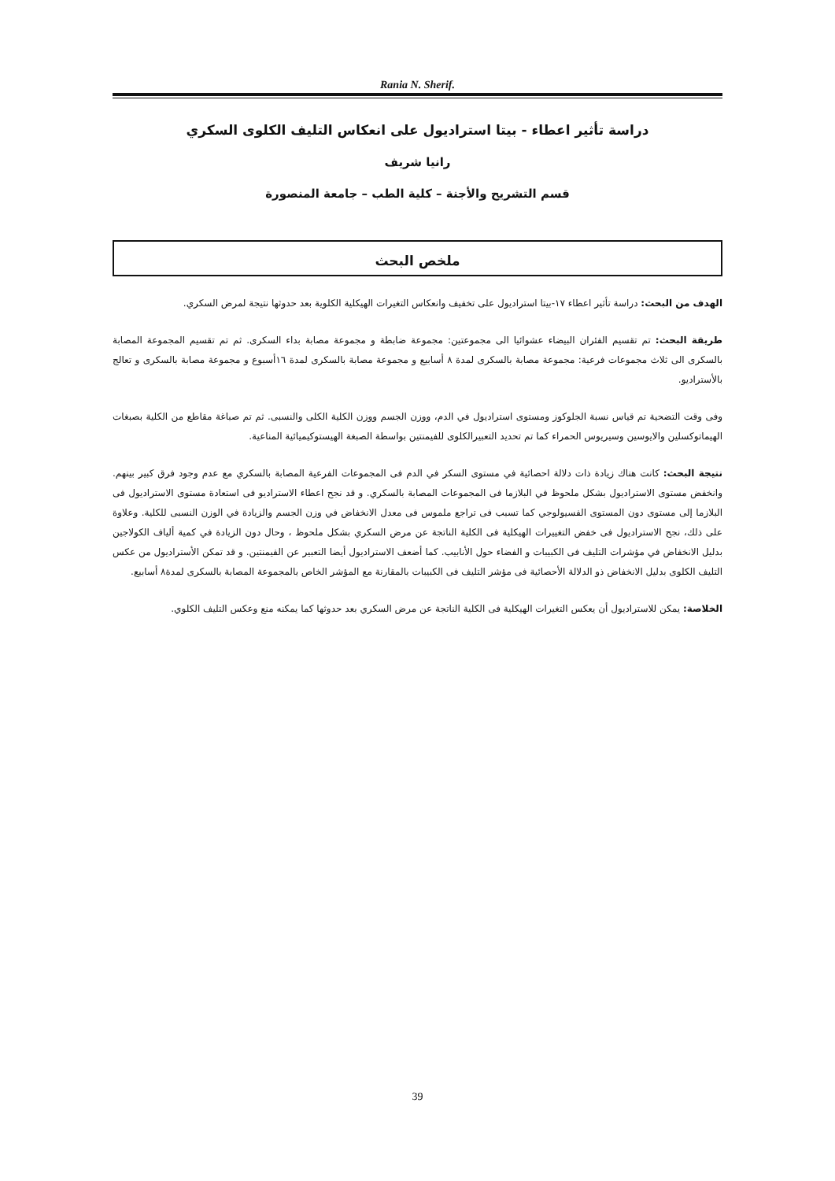Rania N. Sherif.
دراسة تأثير اعطاء - بيتا استراديول على انعكاس التليف الكلوى السكري
رانيا شريف
قسم التشريح والأجنة – كلية الطب – جامعة المنصورة
ملخص البحث
الهدف من البحث: دراسة تأثير اعطاء ١٧-بيتا استراديول على تخفيف وانعكاس التغيرات الهيكلية الكلوية بعد حدوثها نتيجة لمرض السكري.
طريقة البحث: تم تقسيم الفئران البيضاء عشوائيا الى مجموعتين: مجموعة ضابطة و مجموعة مصابة بداء السكرى. ثم تم تقسيم المجموعة المصابة بالسكرى الى ثلاث مجموعات فرعية: مجموعة مصابة بالسكرى لمدة ٨ أسابيع و مجموعة مصابة بالسكرى لمدة ١٦أسبوع و مجموعة مصابة بالسكرى و تعالج بالأستراديو.
وفى وقت التضحية تم قياس نسبة الجلوكوز ومستوى استراديول في الدم، ووزن الجسم ووزن الكلية الكلى والنسبى. ثم تم صباغة مقاطع من الكلية بصبغات الهيماتوكسلين والايوسين وسيريوس الحمراء كما تم تحديد التعبيرالكلوى للفيمنتين بواسطة الصبغة الهيستوكيميائية المناعية.
نتيجة البحث: كانت هناك زيادة ذات دلالة احصائية في مستوى السكر في الدم فى المجموعات الفرعية المصابة بالسكري مع عدم وجود فرق كبير بينهم. وانخفض مستوى الاستراديول بشكل ملحوظ في البلازما فى المجموعات المصابة بالسكري. و قد نجح اعطاء الاستراديو فى استعادة مستوى الاستراديول فى البلازما إلى مستوى دون المستوى الفسيولوجي كما تسبب فى تراجع ملموس فى معدل الانخفاض في وزن الجسم والزيادة في الوزن النسبى للكلية. وعلاوة على ذلك، نجح الاستراديول فى خفض التغييرات الهيكلية فى الكلية الناتجة عن مرض السكري بشكل ملحوظ ، وحال دون الزيادة في كمية ألياف الكولاجين بدليل الانخفاض في مؤشرات التليف فى الكبيبات و الفضاء حول الأنابيب. كما أضعف الاستراديول أيضا التعبير عن الفيمنتين. و قد تمكن الأستراديول من عكس التليف الكلوى بدليل الانخفاض ذو الدلالة الأحصائية فى مؤشر التليف فى الكبيبات بالمقارنة مع المؤشر الخاص بالمجموعة المصابة بالسكرى لمدة٨ أسابيع.
الخلاصة: يمكن للاستراديول أن يعكس التغيرات الهيكلية فى الكلية الناتجة عن مرض السكري بعد حدوثها كما يمكنه منع وعكس التليف الكلوي.
39